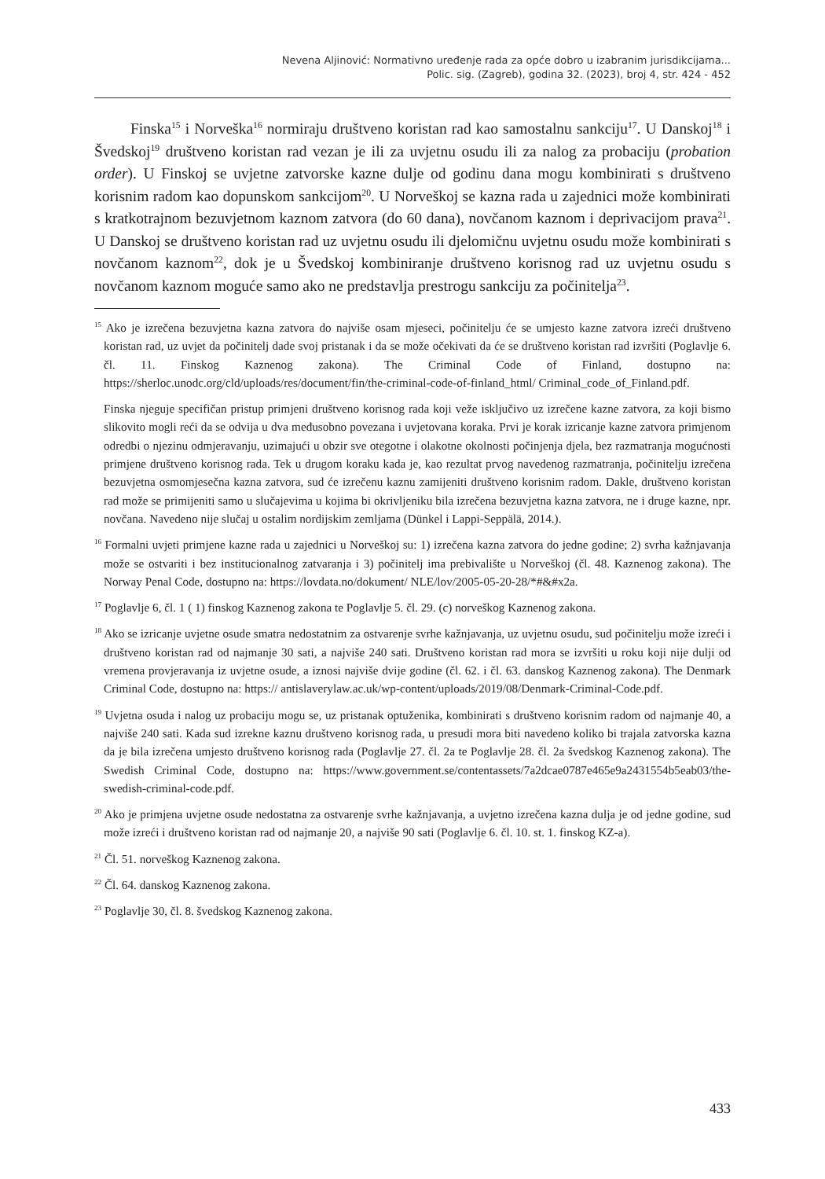Nevena Aljinović: Normativno uređenje rada za opće dobro u izabranim jurisdikcijama...
Polic. sig. (Zagreb), godina 32. (2023), broj 4, str. 424 - 452
Finska<sup>15</sup> i Norveška<sup>16</sup> normiraju društveno koristan rad kao samostalnu sankciju<sup>17</sup>. U Danskoj<sup>18</sup> i Švedskoj<sup>19</sup> društveno koristan rad vezan je ili za uvjetnu osudu ili za nalog za probaciju (probation order). U Finskoj se uvjetne zatvorske kazne dulje od godinu dana mogu kombinirati s društveno korisnim radom kao dopunskom sankcijom<sup>20</sup>. U Norveškoj se kazna rada u zajednici može kombinirati s kratkotrajnom bezuvjetnom kaznom zatvora (do 60 dana), novčanom kaznom i deprivacijom prava<sup>21</sup>. U Danskoj se društveno koristan rad uz uvjetnu osudu ili djelomičnu uvjetnu osudu može kombinirati s novčanom kaznom<sup>22</sup>, dok je u Švedskoj kombiniranje društveno korisnog rad uz uvjetnu osudu s novčanom kaznom moguće samo ako ne predstavlja prestrogu sankciju za počinitelja<sup>23</sup>.
<sup>15</sup> Ako je izrečena bezuvjetna kazna zatvora do najviše osam mjeseci, počinitelju će se umjesto kazne zatvora izreći društveno koristan rad, uz uvjet da počinitelj dade svoj pristanak i da se može očekivati da će se društveno koristan rad izvršiti (Poglavlje 6. čl. 11. Finskog Kaznenog zakona). The Criminal Code of Finland, dostupno na: https://sherloc.unodc.org/cld/uploads/res/document/fin/the-criminal-code-of-finland_html/ Criminal_code_of_Finland.pdf.
Finska njeguje specifičan pristup primjeni društveno korisnog rada koji veže isključivo uz izrečene kazne zatvora, za koji bismo slikovito mogli reći da se odvija u dva međusobno povezana i uvjetovana koraka. Prvi je korak izricanje kazne zatvora primjenom odredbi o njezinu odmjeravanju, uzimajući u obzir sve otegotne i olakotne okolnosti počinjenja djela, bez razmatranja mogućnosti primjene društveno korisnog rada. Tek u drugom koraku kada je, kao rezultat prvog navedenog razmatranja, počinitelju izrečena bezuvjetna osmomjesečna kazna zatvora, sud će izrečenu kaznu zamijeniti društveno korisnim radom. Dakle, društveno koristan rad može se primijeniti samo u slučajevima u kojima bi okrivljeniku bila izrečena bezuvjetna kazna zatvora, ne i druge kazne, npr. novčana. Navedeno nije slučaj u ostalim nordijskim zemljama (Dünkel i Lappi-Seppälä, 2014.).
<sup>16</sup> Formalni uvjeti primjene kazne rada u zajednici u Norveškoj su: 1) izrečena kazna zatvora do jedne godine; 2) svrha kažnjavanja može se ostvariti i bez institucionalnog zatvaranja i 3) počinitelj ima prebivalište u Norveškoj (čl. 48. Kaznenog zakona). The Norway Penal Code, dostupno na: https://lovdata.no/dokument/ NLE/lov/2005-05-20-28/*#&#x2a.
<sup>17</sup> Poglavlje 6, čl. 1 ( 1) finskog Kaznenog zakona te Poglavlje 5. čl. 29. (c) norveškog Kaznenog zakona.
<sup>18</sup> Ako se izricanje uvjetne osude smatra nedostatnim za ostvarenje svrhe kažnjavanja, uz uvjetnu osudu, sud počinitelju može izreći i društveno koristan rad od najmanje 30 sati, a najviše 240 sati. Društveno koristan rad mora se izvršiti u roku koji nije dulji od vremena provjeravanja iz uvjetne osude, a iznosi najviše dvije godine (čl. 62. i čl. 63. danskog Kaznenog zakona). The Denmark Criminal Code, dostupno na: https:// antislaverylaw.ac.uk/wp-content/uploads/2019/08/Denmark-Criminal-Code.pdf.
<sup>19</sup> Uvjetna osuda i nalog uz probaciju mogu se, uz pristanak optuženika, kombinirati s društveno korisnim radom od najmanje 40, a najviše 240 sati. Kada sud izrekne kaznu društveno korisnog rada, u presudi mora biti navedeno koliko bi trajala zatvorska kazna da je bila izrečena umjesto društveno korisnog rada (Poglavlje 27. čl. 2a te Poglavlje 28. čl. 2a švedskog Kaznenog zakona). The Swedish Criminal Code, dostupno na: https://www.government.se/contentassets/7a2dcae0787e465e9a2431554b5eab03/the-swedish-criminal-code.pdf.
<sup>20</sup> Ako je primjena uvjetne osude nedostatna za ostvarenje svrhe kažnjavanja, a uvjetno izrečena kazna dulja je od jedne godine, sud može izreći i društveno koristan rad od najmanje 20, a najviše 90 sati (Poglavlje 6. čl. 10. st. 1. finskog KZ-a).
<sup>21</sup> Čl. 51. norveškog Kaznenog zakona.
<sup>22</sup> Čl. 64. danskog Kaznenog zakona.
<sup>23</sup> Poglavlje 30, čl. 8. švedskog Kaznenog zakona.
433